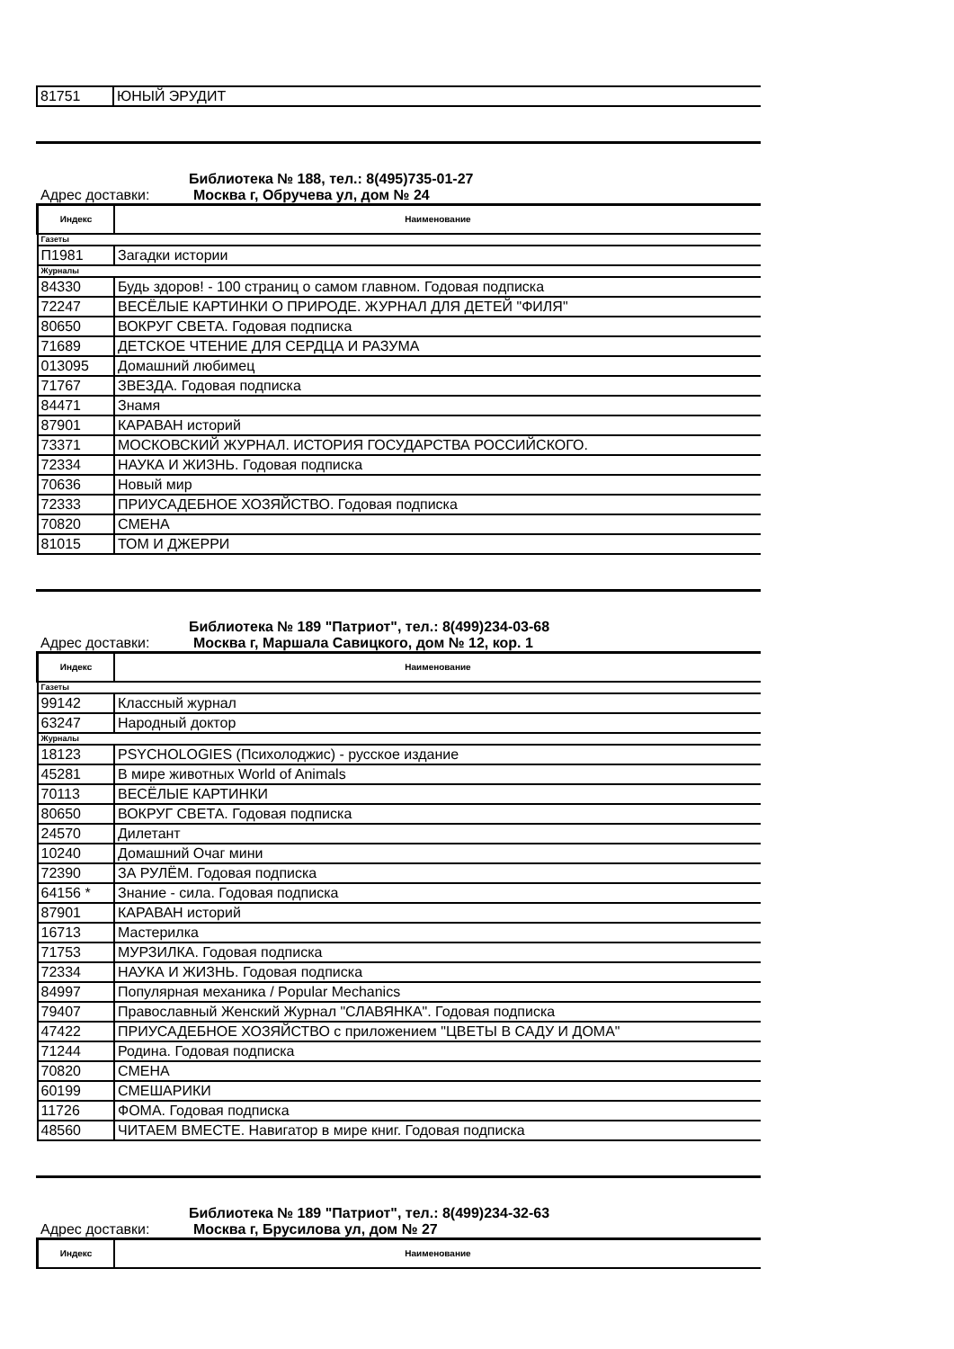| 81751 | ЮНЫЙ ЭРУДИТ |
Библиотека № 188, тел.: 8(495)735-01-27
Адрес доставки: Москва г, Обручева ул, дом № 24
| Индекс | Наименование |
| --- | --- |
| Газеты | |
| П1981 | Загадки истории |
| Журналы | |
| 84330 | Будь здоров! - 100 страниц о самом главном. Годовая подписка |
| 72247 | ВЕСЁЛЫЕ КАРТИНКИ О ПРИРОДЕ. ЖУРНАЛ ДЛЯ ДЕТЕЙ "ФИЛЯ" |
| 80650 | ВОКРУГ СВЕТА. Годовая подписка |
| 71689 | ДЕТСКОЕ ЧТЕНИЕ ДЛЯ СЕРДЦА И РАЗУМА |
| 013095 | Домашний любимец |
| 71767 | ЗВЕЗДА. Годовая подписка |
| 84471 | Знамя |
| 87901 | КАРАВАН историй |
| 73371 | МОСКОВСКИЙ ЖУРНАЛ. ИСТОРИЯ ГОСУДАРСТВА РОССИЙСКОГО. |
| 72334 | НАУКА И ЖИЗНЬ. Годовая подписка |
| 70636 | Новый мир |
| 72333 | ПРИУСАДЕБНОЕ ХОЗЯЙСТВО. Годовая подписка |
| 70820 | СМЕНА |
| 81015 | ТОМ И ДЖЕРРИ |
Библиотека № 189 "Патриот", тел.: 8(499)234-03-68
Адрес доставки: Москва г, Маршала Савицкого, дом № 12, кор. 1
| Индекс | Наименование |
| --- | --- |
| Газеты | |
| 99142 | Классный журнал |
| 63247 | Народный доктор |
| Журналы | |
| 18123 | PSYCHOLOGIES (Психолоджис) - русское издание |
| 45281 | В мире животных World of Animals |
| 70113 | ВЕСЁЛЫЕ КАРТИНКИ |
| 80650 | ВОКРУГ СВЕТА. Годовая подписка |
| 24570 | Дилетант |
| 10240 | Домашний Очаг мини |
| 72390 | ЗА РУЛЁМ. Годовая подписка |
| 64156 * | Знание - сила. Годовая подписка |
| 87901 | КАРАВАН историй |
| 16713 | Мастерилка |
| 71753 | МУРЗИЛКА. Годовая подписка |
| 72334 | НАУКА И ЖИЗНЬ. Годовая подписка |
| 84997 | Популярная механика / Popular Mechanics |
| 79407 | Православный Женский Журнал "СЛАВЯНКА". Годовая подписка |
| 47422 | ПРИУСАДЕБНОЕ ХОЗЯЙСТВО с приложением "ЦВЕТЫ В САДУ И ДОМА" |
| 71244 | Родина. Годовая подписка |
| 70820 | СМЕНА |
| 60199 | СМЕШАРИКИ |
| 11726 | ФОМА. Годовая подписка |
| 48560 | ЧИТАЕМ ВМЕСТЕ. Навигатор в мире книг. Годовая подписка |
Библиотека № 189 "Патриот", тел.: 8(499)234-32-63
Адрес доставки: Москва г, Брусилова ул, дом № 27
| Индекс | Наименование |
| --- | --- |